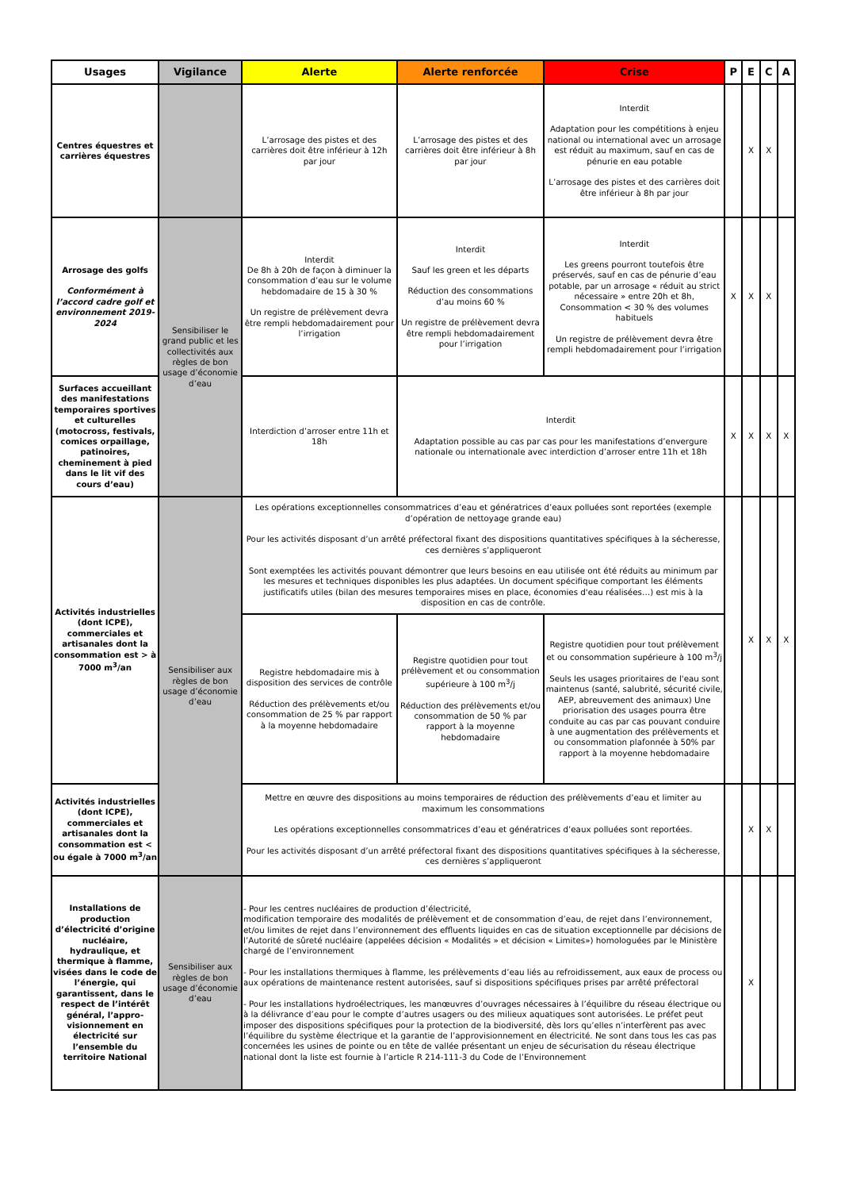| Usages | Vigilance | Alerte | Alerte renforcée | Crise | P | E | C | A |
| --- | --- | --- | --- | --- | --- | --- | --- | --- |
| Centres équestres et carrières équestres | | L’arrosage des pistes et des carrières doit être inférieur à 12h par jour | L’arrosage des pistes et des carrières doit être inférieur à 8h par jour | Interdit Adaptation pour les compétitions à enjeu national ou international avec un arrosage est réduit au maximum, sauf en cas de pénurie en eau potable L’arrosage des pistes et des carrières doit être inférieur à 8h par jour | | X | X | |
| Arrosage des golfs Conformément à l’accord cadre golf et environnement 2019-2024 | Sensibiliser le grand public et les collectivités aux règles de bon usage d’économie d’eau | Interdit De 8h à 20h de façon à diminuer la consommation d’eau sur le volume hebdomadaire de 15 à 30 % Un registre de prélèvement devra être rempli hebdomadairement pour l’irrigation | Interdit Sauf les green et les départs Réduction des consommations d’au moins 60 % Un registre de prélèvement devra être rempli hebdomadairement pour l’irrigation | Interdit Les greens pourront toutefois être préservés, sauf en cas de pénurie d’eau potable, par un arrosage « réduit au strict nécessaire » entre 20h et 8h, Consommation < 30 % des volumes habituels Un registre de prélèvement devra être rempli hebdomadairement pour l’irrigation | X | X | X | |
| Surfaces accueillant des manifestations temporaires sportives et culturelles (motocross, festivals, comices orpaillage, patinoires, cheminement à pied dans le lit vif des cours d’eau) | | Interdiction d’arroser entre 11h et 18h | Interdit Adaptation possible au cas par cas pour les manifestations d’envergure nationale ou internationale avec interdiction d’arroser entre 11h et 18h | | X | X | X | X |
| Activités industrielles (dont ICPE), commerciales et artisanales dont la consommation est > à 7000 m<sup>3</sup>/an | Sensibiliser aux règles de bon usage d’économie d’eau | Les opérations exceptionnelles consommatrices d’eau et génératrices d’eaux polluées sont reportées (exemple d’opération de nettoyage grande eau) Pour les activités disposant d’un arrêté préfectoral fixant des dispositions quantitatives spécifiques à la sécheresse, ces dernières s’appliqueront Sont exemptées les activités pouvant démontrer que leurs besoins en eau utilisée ont été réduits au minimum par les mesures et techniques disponibles les plus adaptées. Un document spécifique comportant les éléments justificatifs utiles (bilan des mesures temporaires mises en place, économies d'eau réalisées…) est mis à la disposition en cas de contrôle. | | | | X | X | X |
| | | Registre hebdomadaire mis à disposition des services de contrôle Réduction des prélèvements et/ou consommation de 25 % par rapport à la moyenne hebdomadaire | Registre quotidien pour tout prélèvement et ou consommation supérieure à 100 m<sup>3</sup>/j Réduction des prélèvements et/ou consommation de 50 % par rapport à la moyenne hebdomadaire | Registre quotidien pour tout prélèvement et ou consommation supérieure à 100 m<sup>3</sup>/j Seuls les usages prioritaires de l'eau sont maintenus (santé, salubrité, sécurité civile, AEP, abreuvement des animaux) Une priorisation des usages pourra être conduite au cas par cas pouvant conduire à une augmentation des prélèvements et ou consommation plafonnée à 50% par rapport à la moyenne hebdomadaire | | | | |
| Activités industrielles (dont ICPE), commerciales et artisanales dont la consommation est < ou égale à 7000 m<sup>3</sup>/an | | Mettre en œuvre des dispositions au moins temporaires de réduction des prélèvements d’eau et limiter au maximum les consommations Les opérations exceptionnelles consommatrices d’eau et génératrices d’eaux polluées sont reportées. Pour les activités disposant d’un arrêté préfectoral fixant des dispositions quantitatives spécifiques à la sécheresse, ces dernières s’appliqueront | | | | X | X | |
| Installations de production d’électricité d’origine nucléaire, hydraulique, et thermique à flamme, visées dans le code de l’énergie, qui garantissent, dans le respect de l’intérêt général, l’appro-visionnement en électricité sur l’ensemble du territoire National | Sensibiliser aux règles de bon usage d’économie d’eau | - Pour les centres nucléaires de production d’électricité, modification temporaire des modalités de prélèvement et de consommation d’eau, de rejet dans l’environnement, et/ou limites de rejet dans l’environnement des effluents liquides en cas de situation exceptionnelle par décisions de l’Autorité de sûreté nucléaire (appelées décision « Modalités » et décision « Limites») homologuées par le Ministère chargé de l’environnement - Pour les installations thermiques à flamme, les prélèvements d’eau liés au refroidissement, aux eaux de process ou aux opérations de maintenance restent autorisées, sauf si dispositions spécifiques prises par arrêté préfectoral - Pour les installations hydroélectriques, les manœuvres d’ouvrages nécessaires à l’équilibre du réseau électrique ou à la délivrance d’eau pour le compte d’autres usagers ou des milieux aquatiques sont autorisées. Le préfet peut imposer des dispositions spécifiques pour la protection de la biodiversité, dès lors qu’elles n’interfèrent pas avec l’équilibre du système électrique et la garantie de l’approvisionnement en électricité. Ne sont dans tous les cas pas concernées les usines de pointe ou en tête de vallée présentant un enjeu de sécurisation du réseau électrique national dont la liste est fournie à l’article R 214-111-3 du Code de l’Environnement | | | | X | | |